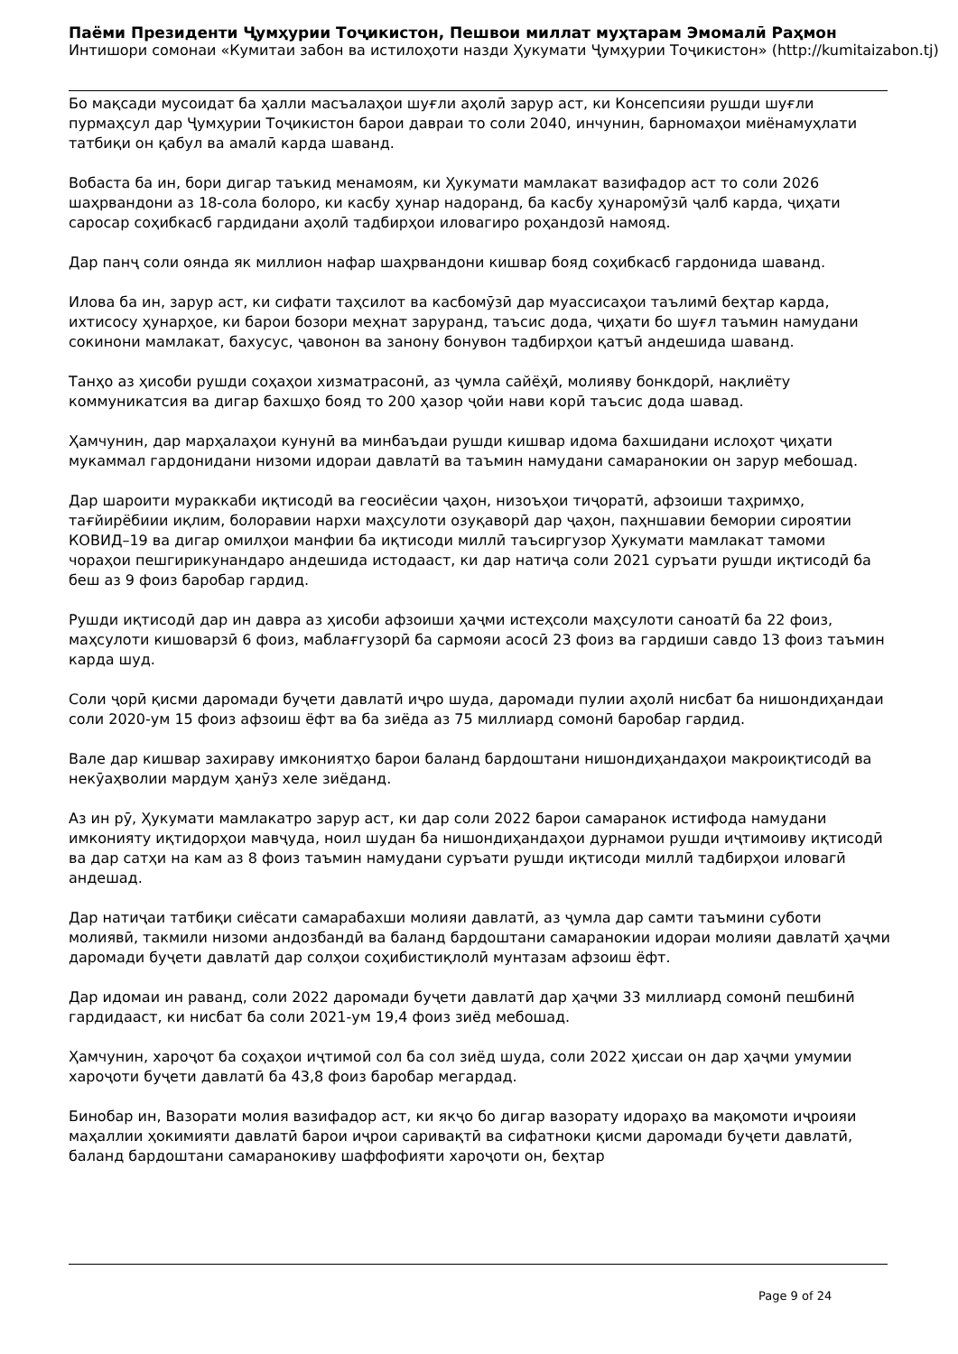Паёми Президенти Ҷумҳурии Тоҷикистон, Пешвои миллат муҳтарам Эмомалӣ Раҳмон
Интишори сомонаи «Кумитаи забон ва истилоҳоти назди Ҳукумати Ҷумҳурии Тоҷикистон» (http://kumitaizabon.tj)
Бо мақсади мусоидат ба ҳалли масъалаҳои шуғли аҳолӣ зарур аст, ки Консепсияи рушди шуғли пурмаҳсул дар Ҷумҳурии Тоҷикистон барои давраи то соли 2040, инчунин, барномаҳои миёнамуҳлати татбиқи он қабул ва амалӣ карда шаванд.
Вобаста ба ин, бори дигар таъкид менамоям, ки Ҳукумати мамлакат вазифадор аст то соли 2026 шаҳрвандони аз 18-сола болоро, ки касбу ҳунар надоранд, ба касбу ҳунаромӯзӣ ҷалб карда, ҷиҳати саросар соҳибкасб гардидани аҳолӣ тадбирҳои иловагиро роҳандозӣ намояд.
Дар панҷ соли оянда як миллион нафар шаҳрвандони кишвар бояд соҳибкасб гардонида шаванд.
Илова ба ин, зарур аст, ки сифати таҳсилот ва касбомӯзӣ дар муассисаҳои таълимӣ беҳтар карда, ихтисосу ҳунарҳое, ки барои бозори меҳнат заруранд, таъсис дода, ҷиҳати бо шуғл таъмин намудани сокинони мамлакат, бахусус, ҷавонон ва занону бонувон тадбирҳои қатъӣ андешида шаванд.
Танҳо аз ҳисоби рушди соҳаҳои хизматрасонӣ, аз ҷумла сайёҳӣ, молияву бонкдорӣ, нақлиёту коммуникатсия ва дигар бахшҳо бояд то 200 ҳазор ҷойи нави корӣ таъсис дода шавад.
Ҳамчунин, дар марҳалаҳои кунунӣ ва минбаъдаи рушди кишвар идома бахшидани ислоҳот ҷиҳати мукаммал гардонидани низоми идораи давлатӣ ва таъмин намудани самаранокии он зарур мебошад.
Дар шароити мураккаби иқтисодӣ ва геосиёсии ҷаҳон, низоъҳои тиҷоратӣ, афзоиши таҳримҳо, тағйирёбиии иқлим, болоравии нархи маҳсулоти озуқаворӣ дар ҷаҳон, паҳншавии бемории сироятии КОВИД–19 ва дигар омилҳои манфии ба иқтисоди миллӣ таъсиргузор Ҳукумати мамлакат тамоми чораҳои пешгирикунандаро андешида истодааст, ки дар натиҷа соли 2021 суръати рушди иқтисодӣ ба беш аз 9 фоиз баробар гардид.
Рушди иқтисодӣ дар ин давра аз ҳисоби афзоиши ҳаҷми истеҳсоли маҳсулоти саноатӣ ба 22 фоиз, маҳсулоти кишоварзӣ 6 фоиз, маблағгузорӣ ба сармояи асосӣ 23 фоиз ва гардиши савдо 13 фоиз таъмин карда шуд.
Соли ҷорӣ қисми даромади буҷети давлатӣ иҷро шуда, даромади пулии аҳолӣ нисбат ба нишондиҳандаи соли 2020-ум 15 фоиз афзоиш ёфт ва ба зиёда аз 75 миллиард сомонӣ баробар гардид.
Вале дар кишвар захираву имкониятҳо барои баланд бардоштани нишондиҳандаҳои макроиқтисодӣ ва некӯаҳволии мардум ҳанӯз хеле зиёданд.
Аз ин рӯ, Ҳукумати мамлакатро зарур аст, ки дар соли 2022 барои самаранок истифода намудани имконияту иқтидорҳои мавҷуда, ноил шудан ба нишондиҳандаҳои дурнамои рушди иҷтимоиву иқтисодӣ ва дар сатҳи на кам аз 8 фоиз таъмин намудани суръати рушди иқтисоди миллӣ тадбирҳои иловагӣ андешад.
Дар натиҷаи татбиқи сиёсати самарабахши молияи давлатӣ, аз ҷумла дар самти таъмини суботи молиявӣ, такмили низоми андозбандӣ ва баланд бардоштани самаранокии идораи молияи давлатӣ ҳаҷми даромади буҷети давлатӣ дар солҳои соҳибистиқлолӣ мунтазам афзоиш ёфт.
Дар идомаи ин раванд, соли 2022 даромади буҷети давлатӣ дар ҳаҷми 33 миллиард сомонӣ пешбинӣ гардидааст, ки нисбат ба соли 2021-ум 19,4 фоиз зиёд мебошад.
Ҳамчунин, хароҷот ба соҳаҳои иҷтимоӣ сол ба сол зиёд шуда, соли 2022 ҳиссаи он дар ҳаҷми умумии хароҷоти буҷети давлатӣ ба 43,8 фоиз баробар мегардад.
Бинобар ин, Вазорати молия вазифадор аст, ки якҷо бо дигар вазорату идораҳо ва мақомоти иҷроияи маҳаллии ҳокимияти давлатӣ барои иҷрои саривақтӣ ва сифатноки қисми даромади буҷети давлатӣ, баланд бардоштани самаранокиву шаффофияти хароҷоти он, беҳтар
Page 9 of 24